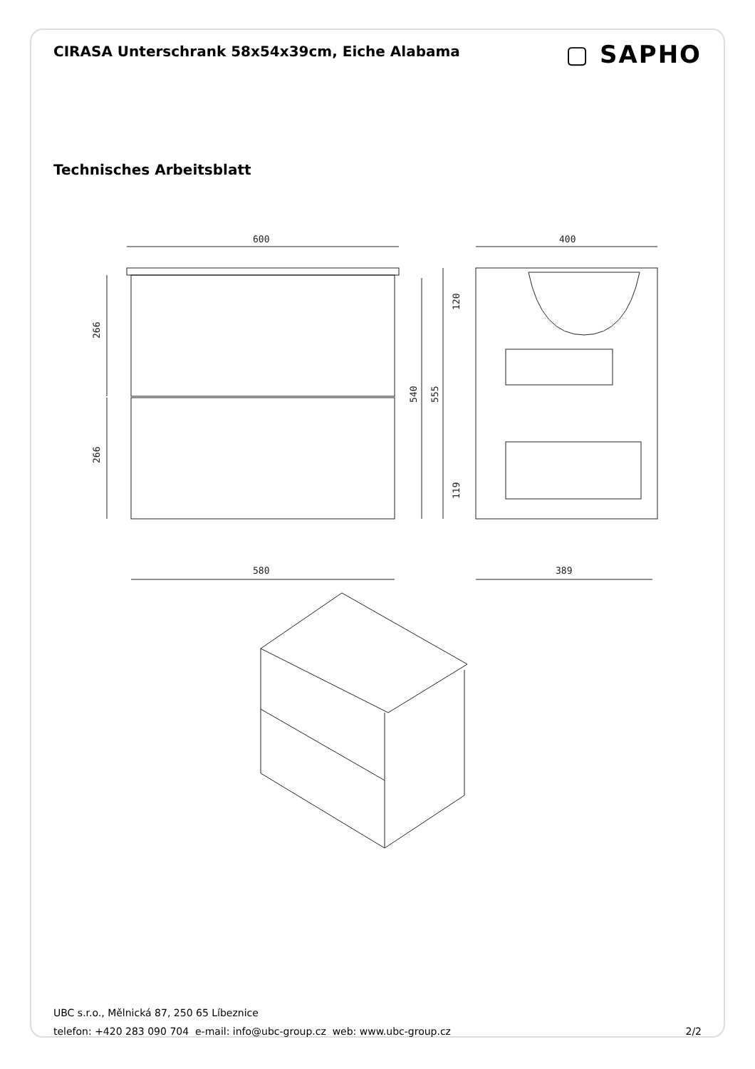CIRASA Unterschrank 58x54x39cm, Eiche Alabama
▢ SAPHO
Technisches Arbeitsblatt
600
580
266
266
540
555
400
389
120
119
UBC s.r.o., Mělnická 87, 250 65 Líbeznice
telefon: +420 283 090 704 e-mail: info@ubc-group.cz web: www.ubc-group.cz 2/2